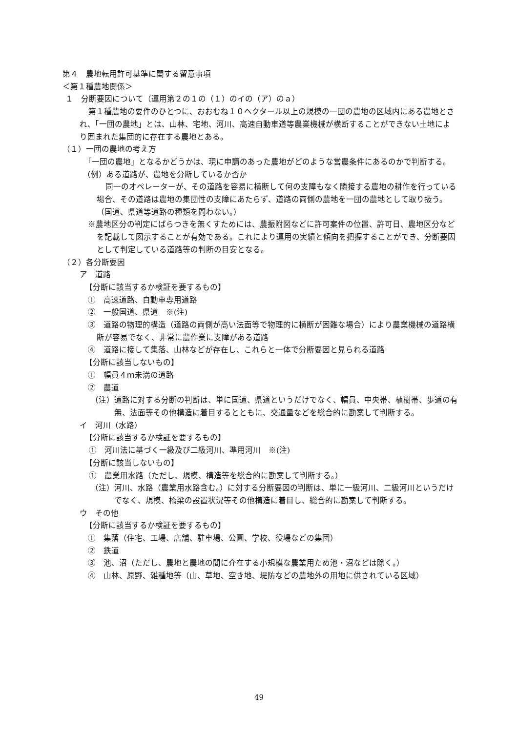第４　農地転用許可基準に関する留意事項
＜第１種農地関係＞
１　分断要因について（運用第２の１の（１）のイの（ア）のａ）
第１種農地の要件のひとつに、おおむね１０ヘクタール以上の規模の一団の農地の区域内にある農地とされ、「一団の農地」とは、山林、宅地、河川、高速自動車道等農業機械が横断することができない土地により囲まれた集団的に存在する農地とある。
（１）一団の農地の考え方
「一団の農地」となるかどうかは、現に申請のあった農地がどのような営農条件にあるのかで判断する。
（例）ある道路が、農地を分断しているか否か
同一のオペレーターが、その道路を容易に横断して何の支障もなく隣接する農地の耕作を行っている場合、その道路は農地の集団性の支障にあたらず、道路の両側の農地を一団の農地として取り扱う。（国道、県道等道路の種類を問わない。）
※農地区分の判定にばらつきを無くすためには、農振附図などに許可案件の位置、許可日、農地区分などを記載して図示することが有効である。これにより運用の実績と傾向を把握することができ、分断要因として判定している道路等の判断の目安となる。
（２）各分断要因
ア　道路
【分断に該当するか検証を要するもの】
①　高速道路、自動車専用道路
②　一般国道、県道　※(注)
③　道路の物理的構造（道路の両側が高い法面等で物理的に横断が困難な場合）により農業機械の道路横断が容易でなく、非常に農作業に支障がある道路
④　道路に接して集落、山林などが存在し、これらと一体で分断要因と見られる道路
【分断に該当しないもの】
①　幅員４ｍ未満の道路
②　農道
（注）道路に対する分断の判断は、単に国道、県道というだけでなく、幅員、中央帯、植樹帯、歩道の有無、法面等その他構造に着目するとともに、交通量などを総合的に勘案して判断する。
イ　河川（水路）
【分断に該当するか検証を要するもの】
①　河川法に基づく一級及び二級河川、準用河川　※(注)
【分断に該当しないもの】
①　農業用水路（ただし、規模、構造等を総合的に勘案して判断する。）
（注）河川、水路（農業用水路含む。）に対する分断要因の判断は、単に一級河川、二級河川というだけでなく、規模、橋梁の設置状況等その他構造に着目し、総合的に勘案して判断する。
ウ　その他
【分断に該当するか検証を要するもの】
①　集落（住宅、工場、店舗、駐車場、公園、学校、役場などの集団）
②　鉄道
③　池、沼（ただし、農地と農地の間に介在する小規模な農業用ため池・沼などは除く。）
④　山林、原野、雑種地等（山、草地、空き地、堤防などの農地外の用地に供されている区域）
49